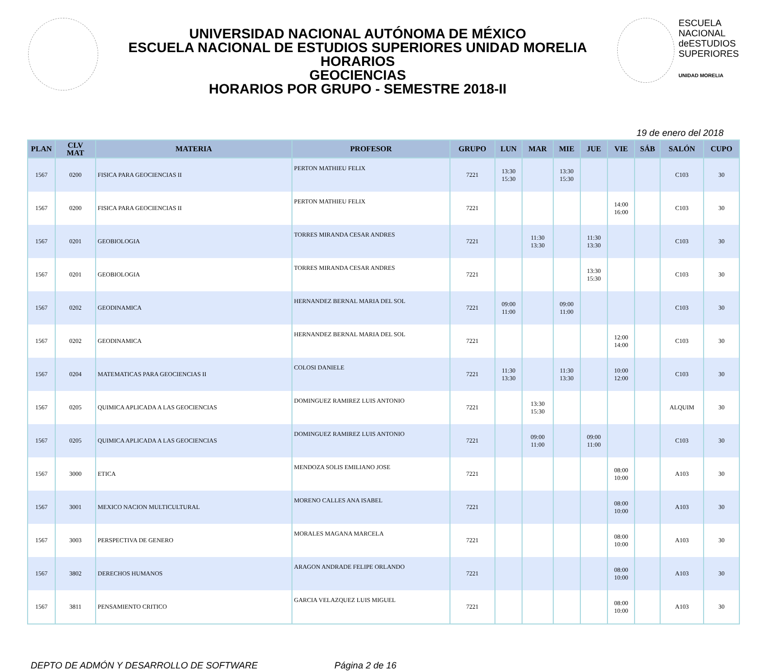UNIVERSIDAD NACIONAL AUTÓNOMA DE MÉXICO
ESCUELA NACIONAL DE ESTUDIOS SUPERIORES UNIDAD MORELIA
HORARIOS
GEOCIENCIAS
HORARIOS POR GRUPO - SEMESTRE 2018-II
ESCUELA
NACIONAL
deESTUDIOS
SUPERIORES
UNIDAD MORELIA
19 de enero del 2018
| PLAN | CLV MAT | MATERIA | PROFESOR | GRUPO | LUN | MAR | MIE | JUE | VIE | SÁB | SALÓN | CUPO |
| --- | --- | --- | --- | --- | --- | --- | --- | --- | --- | --- | --- | --- |
| 1567 | 0200 | FISICA PARA GEOCIENCIAS II | PERTON MATHIEU FELIX | 7221 | 13:30 15:30 | | 13:30 15:30 | | | | C103 | 30 |
| 1567 | 0200 | FISICA PARA GEOCIENCIAS II | PERTON MATHIEU FELIX | 7221 | | | | | 14:00 16:00 | | C103 | 30 |
| 1567 | 0201 | GEOBIOLOGIA | TORRES MIRANDA CESAR ANDRES | 7221 | | 11:30 13:30 | | 11:30 13:30 | | | C103 | 30 |
| 1567 | 0201 | GEOBIOLOGIA | TORRES MIRANDA CESAR ANDRES | 7221 | | | | 13:30 15:30 | | | C103 | 30 |
| 1567 | 0202 | GEODINAMICA | HERNANDEZ BERNAL MARIA DEL SOL | 7221 | 09:00 11:00 | | 09:00 11:00 | | | | C103 | 30 |
| 1567 | 0202 | GEODINAMICA | HERNANDEZ BERNAL MARIA DEL SOL | 7221 | | | | | 12:00 14:00 | | C103 | 30 |
| 1567 | 0204 | MATEMATICAS PARA GEOCIENCIAS II | COLOSI DANIELE | 7221 | 11:30 13:30 | | 11:30 13:30 | | 10:00 12:00 | | C103 | 30 |
| 1567 | 0205 | QUIMICA APLICADA A LAS GEOCIENCIAS | DOMINGUEZ RAMIREZ LUIS ANTONIO | 7221 | | 13:30 15:30 | | | | | ALQUIM | 30 |
| 1567 | 0205 | QUIMICA APLICADA A LAS GEOCIENCIAS | DOMINGUEZ RAMIREZ LUIS ANTONIO | 7221 | | 09:00 11:00 | | 09:00 11:00 | | | C103 | 30 |
| 1567 | 3000 | ETICA | MENDOZA SOLIS EMILIANO JOSE | 7221 | | | | | 08:00 10:00 | | A103 | 30 |
| 1567 | 3001 | MEXICO NACION MULTICULTURAL | MORENO CALLES ANA ISABEL | 7221 | | | | | 08:00 10:00 | | A103 | 30 |
| 1567 | 3003 | PERSPECTIVA DE GENERO | MORALES MAGANA MARCELA | 7221 | | | | | 08:00 10:00 | | A103 | 30 |
| 1567 | 3802 | DERECHOS HUMANOS | ARAGON ANDRADE FELIPE ORLANDO | 7221 | | | | | 08:00 10:00 | | A103 | 30 |
| 1567 | 3811 | PENSAMIENTO CRITICO | GARCIA VELAZQUEZ LUIS MIGUEL | 7221 | | | | | 08:00 10:00 | | A103 | 30 |
DEPTO DE ADMÓN Y DESARROLLO DE SOFTWARE Página 2 de 16